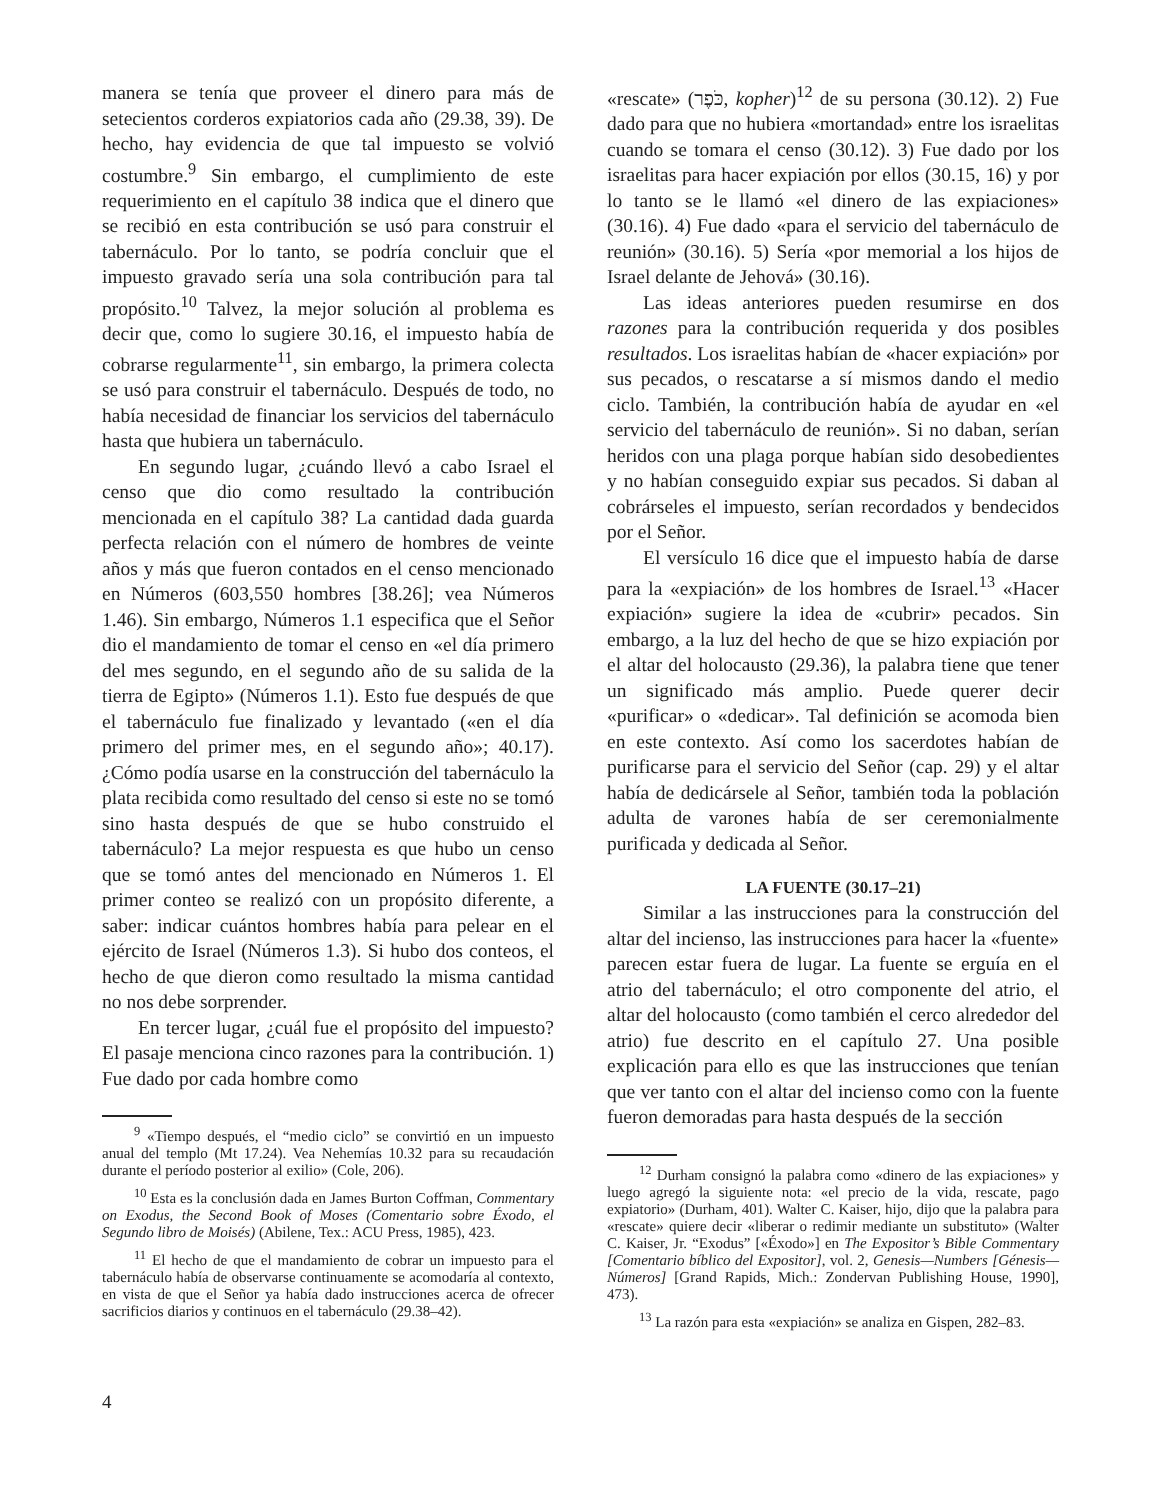manera se tenía que proveer el dinero para más de setecientos corderos expiatorios cada año (29.38, 39). De hecho, hay evidencia de que tal impuesto se volvió costumbre.<sup>9</sup> Sin embargo, el cumplimiento de este requerimiento en el capítulo 38 indica que el dinero que se recibió en esta contribución se usó para construir el tabernáculo. Por lo tanto, se podría concluir que el impuesto gravado sería una sola contribución para tal propósito.<sup>10</sup> Talvez, la mejor solución al problema es decir que, como lo sugiere 30.16, el impuesto había de cobrarse regularmente<sup>11</sup>, sin embargo, la primera colecta se usó para construir el tabernáculo. Después de todo, no había necesidad de financiar los servicios del tabernáculo hasta que hubiera un tabernáculo.
En segundo lugar, ¿cuándo llevó a cabo Israel el censo que dio como resultado la contribución mencionada en el capítulo 38? La cantidad dada guarda perfecta relación con el número de hombres de veinte años y más que fueron contados en el censo mencionado en Números (603,550 hombres [38.26]; vea Números 1.46). Sin embargo, Números 1.1 especifica que el Señor dio el mandamiento de tomar el censo en «el día primero del mes segundo, en el segundo año de su salida de la tierra de Egipto» (Números 1.1). Esto fue después de que el tabernáculo fue finalizado y levantado («en el día primero del primer mes, en el segundo año»; 40.17). ¿Cómo podía usarse en la construcción del tabernáculo la plata recibida como resultado del censo si este no se tomó sino hasta después de que se hubo construido el tabernáculo? La mejor respuesta es que hubo un censo que se tomó antes del mencionado en Números 1. El primer conteo se realizó con un propósito diferente, a saber: indicar cuántos hombres había para pelear en el ejército de Israel (Números 1.3). Si hubo dos conteos, el hecho de que dieron como resultado la misma cantidad no nos debe sorprender.
En tercer lugar, ¿cuál fue el propósito del impuesto? El pasaje menciona cinco razones para la contribución. 1) Fue dado por cada hombre como
<sup>9</sup> «Tiempo después, el “medio ciclo” se convirtió en un impuesto anual del templo (Mt 17.24). Vea Nehemías 10.32 para su recaudación durante el período posterior al exilio» (Cole, 206).
<sup>10</sup> Esta es la conclusión dada en James Burton Coffman, Commentary on Exodus, the Second Book of Moses (Comentario sobre Éxodo, el Segundo libro de Moisés) (Abilene, Tex.: ACU Press, 1985), 423.
<sup>11</sup> El hecho de que el mandamiento de cobrar un impuesto para el tabernáculo había de observarse continuamente se acomodaría al contexto, en vista de que el Señor ya había dado instrucciones acerca de ofrecer sacrificios diarios y continuos en el tabernáculo (29.38–42).
«rescate» (כֹּפֶר, kopher)<sup>12</sup> de su persona (30.12). 2) Fue dado para que no hubiera «mortandad» entre los israelitas cuando se tomara el censo (30.12). 3) Fue dado por los israelitas para hacer expiación por ellos (30.15, 16) y por lo tanto se le llamó «el dinero de las expiaciones» (30.16). 4) Fue dado «para el servicio del tabernáculo de reunión» (30.16). 5) Sería «por memorial a los hijos de Israel delante de Jehová» (30.16).
Las ideas anteriores pueden resumirse en dos razones para la contribución requerida y dos posibles resultados. Los israelitas habían de «hacer expiación» por sus pecados, o rescatarse a sí mismos dando el medio ciclo. También, la contribución había de ayudar en «el servicio del tabernáculo de reunión». Si no daban, serían heridos con una plaga porque habían sido desobedientes y no habían conseguido expiar sus pecados. Si daban al cobrárseles el impuesto, serían recordados y bendecidos por el Señor.
El versículo 16 dice que el impuesto había de darse para la «expiación» de los hombres de Israel.<sup>13</sup> «Hacer expiación» sugiere la idea de «cubrir» pecados. Sin embargo, a la luz del hecho de que se hizo expiación por el altar del holocausto (29.36), la palabra tiene que tener un significado más amplio. Puede querer decir «purificar» o «dedicar». Tal definición se acomoda bien en este contexto. Así como los sacerdotes habían de purificarse para el servicio del Señor (cap. 29) y el altar había de dedicársele al Señor, también toda la población adulta de varones había de ser ceremonialmente purificada y dedicada al Señor.
LA FUENTE (30.17–21)
Similar a las instrucciones para la construcción del altar del incienso, las instrucciones para hacer la «fuente» parecen estar fuera de lugar. La fuente se erguía en el atrio del tabernáculo; el otro componente del atrio, el altar del holocausto (como también el cerco alrededor del atrio) fue descrito en el capítulo 27. Una posible explicación para ello es que las instrucciones que tenían que ver tanto con el altar del incienso como con la fuente fueron demoradas para hasta después de la sección
<sup>12</sup> Durham consignó la palabra como «dinero de las expiaciones» y luego agregó la siguiente nota: «el precio de la vida, rescate, pago expiatorio» (Durham, 401). Walter C. Kaiser, hijo, dijo que la palabra para «rescate» quiere decir «liberar o redimir mediante un substituto» (Walter C. Kaiser, Jr. “Exodus” [«Éxodo»] en The Expositor’s Bible Commentary [Comentario bíblico del Expositor], vol. 2, Genesis—Numbers [Génesis—Números] [Grand Rapids, Mich.: Zondervan Publishing House, 1990], 473).
<sup>13</sup> La razón para esta «expiación» se analiza en Gispen, 282–83.
4